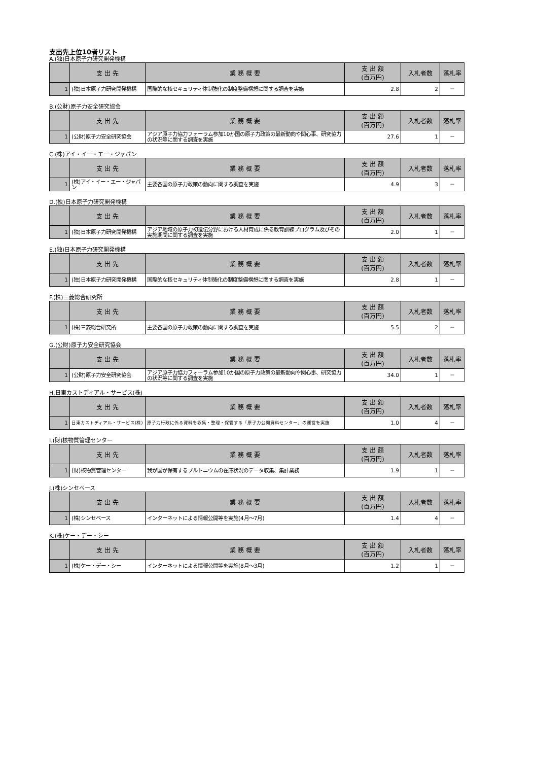支出先上位10者リスト
A.(独)日本原子力研究開発機構
| | 支 出 先 | 業 務 概 要 | 支 出 額 (百万円) | 入札者数 | 落札率 |
| --- | --- | --- | --- | --- | --- |
| 1 | (独)日本原子力研究開発機構 | 国際的な核セキュリティ体制強化の制度整備構想に関する調査を実施 | 2.8 | 2 | － |
B.(公財)原子力安全研究協会
| | 支 出 先 | 業 務 概 要 | 支 出 額 (百万円) | 入札者数 | 落札率 |
| --- | --- | --- | --- | --- | --- |
| 1 | (公財)原子力安全研究協会 | アジア原子力協力フォーラム参加10か国の原子力政策の最新動向や関心事、研究協力の状況等に関する調査を実施 | 27.6 | 1 | － |
C.(株)アイ・イー・エー・ジャパン
| | 支 出 先 | 業 務 概 要 | 支 出 額 (百万円) | 入札者数 | 落札率 |
| --- | --- | --- | --- | --- | --- |
| 1 | (株)アイ・イー・エー・ジャパン | 主要各国の原子力政策の動向に関する調査を実施 | 4.9 | 3 | － |
D.(独)日本原子力研究開発機構
| | 支 出 先 | 業 務 概 要 | 支 出 額 (百万円) | 入札者数 | 落札率 |
| --- | --- | --- | --- | --- | --- |
| 1 | (独)日本原子力研究開発機構 | アジア地域の原子力初遺伝分野における人材育成に係る教育訓練プログラム及びその実施期間に関する調査を実施 | 2.0 | 1 | － |
E.(独)日本原子力研究開発機構
| | 支 出 先 | 業 務 概 要 | 支 出 額 (百万円) | 入札者数 | 落札率 |
| --- | --- | --- | --- | --- | --- |
| 1 | (独)日本原子力研究開発機構 | 国際的な核セキュリティ体制強化の制度整備構想に関する調査を実施 | 2.8 | 1 | － |
F.(株)三菱総合研究所
| | 支 出 先 | 業 務 概 要 | 支 出 額 (百万円) | 入札者数 | 落札率 |
| --- | --- | --- | --- | --- | --- |
| 1 | (株)三菱総合研究所 | 主要各国の原子力政策の動向に関する調査を実施 | 5.5 | 2 | － |
G.(公財)原子力安全研究協会
| | 支 出 先 | 業 務 概 要 | 支 出 額 (百万円) | 入札者数 | 落札率 |
| --- | --- | --- | --- | --- | --- |
| 1 | (公財)原子力安全研究協会 | アジア原子力協力フォーラム参加10か国の原子力政策の最新動向や関心事、研究協力の状況等に関する調査を実施 | 34.0 | 1 | － |
H.日東カストディアル・サービス(株)
| | 支 出 先 | 業 務 概 要 | 支 出 額 (百万円) | 入札者数 | 落札率 |
| --- | --- | --- | --- | --- | --- |
| 1 | 日東カストディアル・サービス(株) | 原子力行政に係る資料を収集・整理・保管する「原子力公開資料センター」の運営を実施 | 1.0 | 4 | － |
I.(財)核物質管理センター
| | 支 出 先 | 業 務 概 要 | 支 出 額 (百万円) | 入札者数 | 落札率 |
| --- | --- | --- | --- | --- | --- |
| 1 | (財)核物質管理センター | 我が国が保有するプルトニウムの在庫状況のデータ収集、集計業務 | 1.9 | 1 | － |
J.(株)シンセベース
| | 支 出 先 | 業 務 概 要 | 支 出 額 (百万円) | 入札者数 | 落札率 |
| --- | --- | --- | --- | --- | --- |
| 1 | (株)シンセベース | インターネットによる情報公開等を実施(4月～7月) | 1.4 | 4 | － |
K.(株)ケー・デー・シー
| | 支 出 先 | 業 務 概 要 | 支 出 額 (百万円) | 入札者数 | 落札率 |
| --- | --- | --- | --- | --- | --- |
| 1 | (株)ケー・デー・シー | インターネットによる情報公開等を実施(8月～3月) | 1.2 | 1 | － |